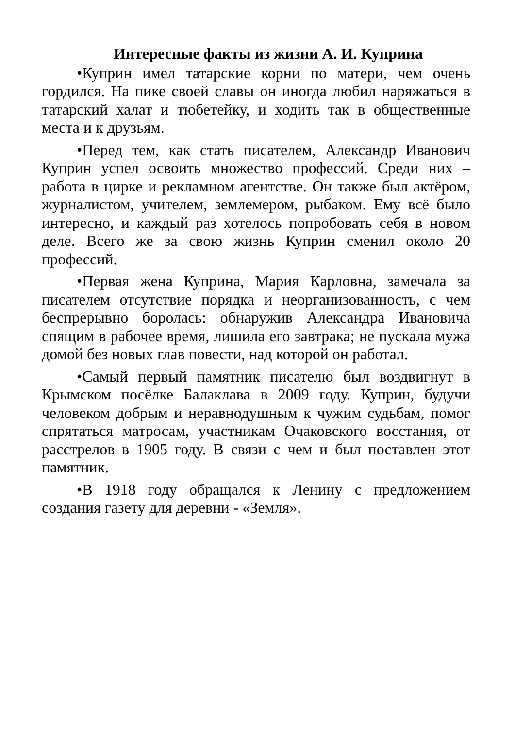Интересные факты из жизни А. И. Куприна
•Куприн имел татарские корни по матери, чем очень гордился. На пике своей славы он иногда любил наряжаться в татарский халат и тюбетейку, и ходить так в общественные места и к друзьям.
•Перед тем, как стать писателем, Александр Иванович Куприн успел освоить множество профессий. Среди них – работа в цирке и рекламном агентстве. Он также был актёром, журналистом, учителем, землемером, рыбаком. Ему всё было интересно, и каждый раз хотелось попробовать себя в новом деле. Всего же за свою жизнь Куприн сменил около 20 профессий.
•Первая жена Куприна, Мария Карловна, замечала за писателем отсутствие порядка и неорганизованность, с чем беспрерывно боролась: обнаружив Александра Ивановича спящим в рабочее время, лишила его завтрака; не пускала мужа домой без новых глав повести, над которой он работал.
•Самый первый памятник писателю был воздвигнут в Крымском посёлке Балаклава в 2009 году. Куприн, будучи человеком добрым и неравнодушным к чужим судьбам, помог спрятаться матросам, участникам Очаковского восстания, от расстрелов в 1905 году. В связи с чем и был поставлен этот памятник.
•В 1918 году обращался к Ленину с предложением создания газету для деревни - «Земля».